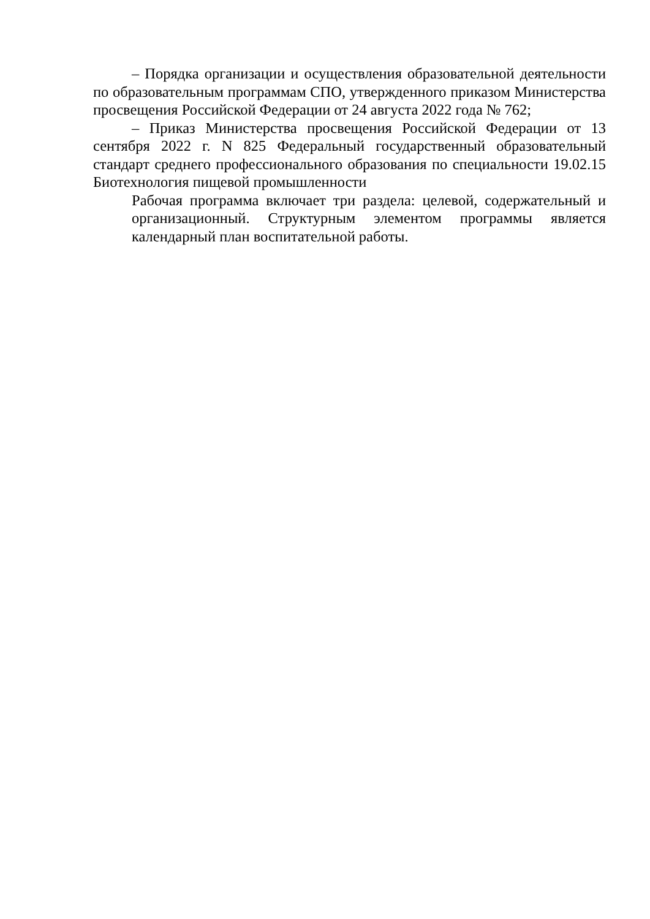– Порядка организации и осуществления образовательной деятельности по образовательным программам СПО, утвержденного приказом Министерства просвещения Российской Федерации от 24 августа 2022 года № 762;
– Приказ Министерства просвещения Российской Федерации от 13 сентября 2022 г. N 825 Федеральный государственный образовательный стандарт среднего профессионального образования по специальности 19.02.15 Биотехнология пищевой промышленности
Рабочая программа включает три раздела: целевой, содержательный и организационный. Структурным элементом программы является календарный план воспитательной работы.